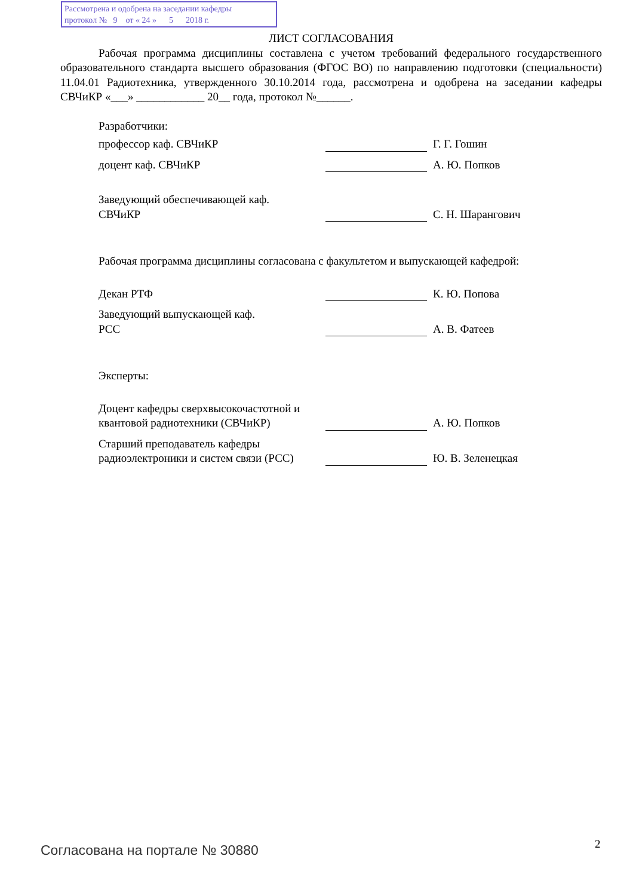Рассмотрена и одобрена на заседании кафедры
протокол № 9 от « 24 » 5 2018 г.
ЛИСТ СОГЛАСОВАНИЯ
Рабочая программа дисциплины составлена с учетом требований федерального государственного образовательного стандарта высшего образования (ФГОС ВО) по направлению подготовки (специальности) 11.04.01 Радиотехника, утвержденного 30.10.2014 года, рассмотрена и одобрена на заседании кафедры СВЧиКР «___» ____________ 20__ года, протокол №______.
Разработчики:
профессор каф. СВЧиКР
Г. Г. Гошин
доцент каф. СВЧиКР
А. Ю. Попков
Заведующий обеспечивающей каф.
СВЧиКР
С. Н. Шарангович
Рабочая программа дисциплины согласована с факультетом и выпускающей кафедрой:
Декан РТФ
К. Ю. Попова
Заведующий выпускающей каф.
РСС
А. В. Фатеев
Эксперты:
Доцент кафедры сверхвысокочастотной и квантовой радиотехники (СВЧиКР)
А. Ю. Попков
Старший преподаватель кафедры радиоэлектроники и систем связи (РСС)
Ю. В. Зеленецкая
Согласована на портале № 30880 2